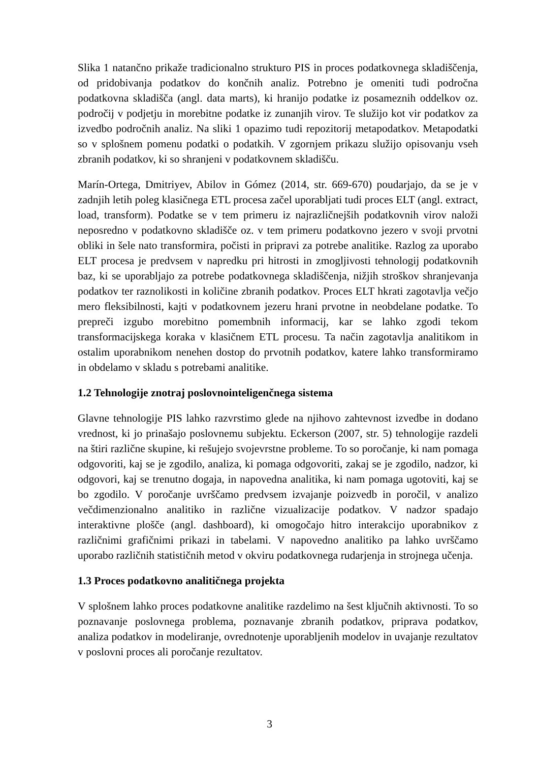Slika 1 natančno prikaže tradicionalno strukturo PIS in proces podatkovnega skladiščenja, od pridobivanja podatkov do končnih analiz. Potrebno je omeniti tudi področna podatkovna skladišča (angl. data marts), ki hranijo podatke iz posameznih oddelkov oz. področij v podjetju in morebitne podatke iz zunanjih virov. Te služijo kot vir podatkov za izvedbo področnih analiz. Na sliki 1 opazimo tudi repozitorij metapodatkov. Metapodatki so v splošnem pomenu podatki o podatkih. V zgornjem prikazu služijo opisovanju vseh zbranih podatkov, ki so shranjeni v podatkovnem skladišču.
Marín-Ortega, Dmitriyev, Abilov in Gómez (2014, str. 669-670) poudarjajo, da se je v zadnjih letih poleg klasičnega ETL procesa začel uporabljati tudi proces ELT (angl. extract, load, transform). Podatke se v tem primeru iz najrazličnejših podatkovnih virov naloži neposredno v podatkovno skladišče oz. v tem primeru podatkovno jezero v svoji prvotni obliki in šele nato transformira, počisti in pripravi za potrebe analitike. Razlog za uporabo ELT procesa je predvsem v napredku pri hitrosti in zmogljivosti tehnologij podatkovnih baz, ki se uporabljajo za potrebe podatkovnega skladiščenja, nižjih stroškov shranjevanja podatkov ter raznolikosti in količine zbranih podatkov. Proces ELT hkrati zagotavlja večjo mero fleksibilnosti, kajti v podatkovnem jezeru hrani prvotne in neobdelane podatke. To prepreči izgubo morebitno pomembnih informacij, kar se lahko zgodi tekom transformacijskega koraka v klasičnem ETL procesu. Ta način zagotavlja analitikom in ostalim uporabnikom nenehen dostop do prvotnih podatkov, katere lahko transformiramo in obdelamo v skladu s potrebami analitike.
1.2 Tehnologije znotraj poslovnointeligenčnega sistema
Glavne tehnologije PIS lahko razvrstimo glede na njihovo zahtevnost izvedbe in dodano vrednost, ki jo prinašajo poslovnemu subjektu. Eckerson (2007, str. 5) tehnologije razdeli na štiri različne skupine, ki rešujejo svojevrstne probleme. To so poročanje, ki nam pomaga odgovoriti, kaj se je zgodilo, analiza, ki pomaga odgovoriti, zakaj se je zgodilo, nadzor, ki odgovori, kaj se trenutno dogaja, in napovedna analitika, ki nam pomaga ugotoviti, kaj se bo zgodilo. V poročanje uvrščamo predvsem izvajanje poizvedb in poročil, v analizo večdimenzionalno analitiko in različne vizualizacije podatkov. V nadzor spadajo interaktivne plošče (angl. dashboard), ki omogočajo hitro interakcijo uporabnikov z različnimi grafičnimi prikazi in tabelami. V napovedno analitiko pa lahko uvrščamo uporabo različnih statističnih metod v okviru podatkovnega rudarjenja in strojnega učenja.
1.3 Proces podatkovno analitičnega projekta
V splošnem lahko proces podatkovne analitike razdelimo na šest ključnih aktivnosti. To so poznavanje poslovnega problema, poznavanje zbranih podatkov, priprava podatkov, analiza podatkov in modeliranje, ovrednotenje uporabljenih modelov in uvajanje rezultatov v poslovni proces ali poročanje rezultatov.
3